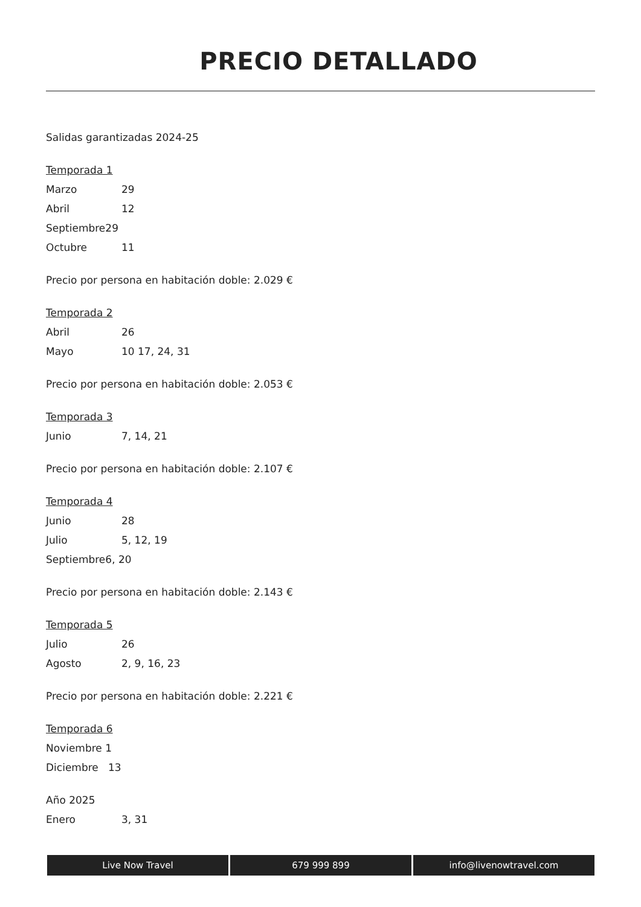PRECIO DETALLADO
Salidas garantizadas 2024-25
Temporada 1
Marzo 29
Abril 12
Septiembre29
Octubre 11
Precio por persona en habitación doble: 2.029 €
Temporada 2
Abril 26
Mayo 10 17, 24, 31
Precio por persona en habitación doble: 2.053 €
Temporada 3
Junio 7, 14, 21
Precio por persona en habitación doble: 2.107 €
Temporada 4
Junio 28
Julio 5, 12, 19
Septiembre6, 20
Precio por persona en habitación doble: 2.143 €
Temporada 5
Julio 26
Agosto 2, 9, 16, 23
Precio por persona en habitación doble: 2.221 €
Temporada 6
Noviembre 1
Diciembre 13
Año 2025
Enero 3, 31
Live Now Travel 679 999 899 info@livenowtravel.com